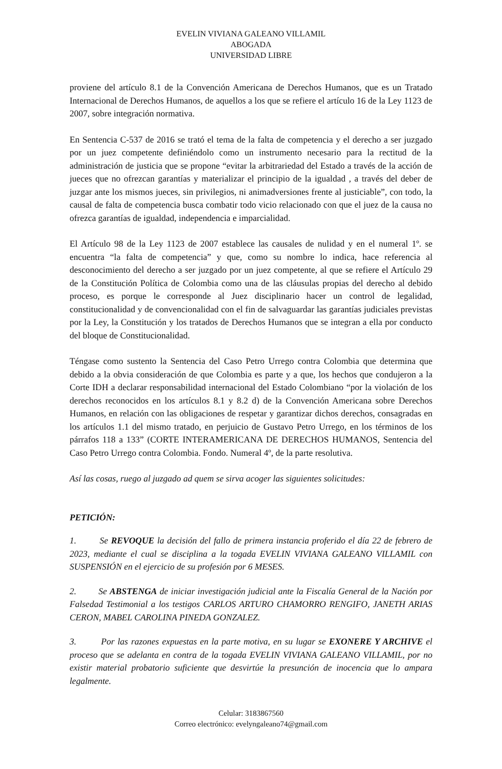EVELIN VIVIANA GALEANO VILLAMIL
ABOGADA
UNIVERSIDAD LIBRE
proviene del artículo 8.1 de la Convención Americana de Derechos Humanos, que es un Tratado Internacional de Derechos Humanos, de aquellos a los que se refiere el artículo 16 de la Ley 1123 de 2007, sobre integración normativa.
En Sentencia C-537 de 2016 se trató el tema de la falta de competencia y el derecho a ser juzgado por un juez competente definiéndolo como un instrumento necesario para la rectitud de la administración de justicia que se propone “evitar la arbitrariedad del Estado a través de la acción de jueces que no ofrezcan garantías y materializar el principio de la igualdad , a través del deber de juzgar ante los mismos jueces, sin privilegios, ni animadversiones frente al justiciable”, con todo, la causal de falta de competencia busca combatir todo vicio relacionado con que el juez de la causa no ofrezca garantías de igualdad, independencia e imparcialidad.
El Artículo 98 de la Ley 1123 de 2007 establece las causales de nulidad y en el numeral 1º. se encuentra “la falta de competencia” y que, como su nombre lo indica, hace referencia al desconocimiento del derecho a ser juzgado por un juez competente, al que se refiere el Artículo 29 de la Constitución Política de Colombia como una de las cláusulas propias del derecho al debido proceso, es porque le corresponde al Juez disciplinario hacer un control de legalidad, constitucionalidad y de convencionalidad con el fin de salvaguardar las garantías judiciales previstas por la Ley, la Constitución y los tratados de Derechos Humanos que se integran a ella por conducto del bloque de Constitucionalidad.
Téngase como sustento la Sentencia del Caso Petro Urrego contra Colombia que determina que debido a la obvia consideración de que Colombia es parte y a que, los hechos que condujeron a la Corte IDH a declarar responsabilidad internacional del Estado Colombiano “por la violación de los derechos reconocidos en los artículos 8.1 y 8.2 d) de la Convención Americana sobre Derechos Humanos, en relación con las obligaciones de respetar y garantizar dichos derechos, consagradas en los artículos 1.1 del mismo tratado, en perjuicio de Gustavo Petro Urrego, en los términos de los párrafos 118 a 133” (CORTE INTERAMERICANA DE DERECHOS HUMANOS, Sentencia del Caso Petro Urrego contra Colombia. Fondo. Numeral 4º, de la parte resolutiva.
Así las cosas, ruego al juzgado ad quem se sirva acoger las siguientes solicitudes:
PETICIÓN:
1. Se REVOQUE la decisión del fallo de primera instancia proferido el día 22 de febrero de 2023, mediante el cual se disciplina a la togada EVELIN VIVIANA GALEANO VILLAMIL con SUSPENSIÓN en el ejercicio de su profesión por 6 MESES.
2. Se ABSTENGA de iniciar investigación judicial ante la Fiscalía General de la Nación por Falsedad Testimonial a los testigos CARLOS ARTURO CHAMORRO RENGIFO, JANETH ARIAS CERON, MABEL CAROLINA PINEDA GONZALEZ.
3. Por las razones expuestas en la parte motiva, en su lugar se EXONERE Y ARCHIVE el proceso que se adelanta en contra de la togada EVELIN VIVIANA GALEANO VILLAMIL, por no existir material probatorio suficiente que desvirtúe la presunción de inocencia que lo ampara legalmente.
Celular: 3183867560
Correo electrónico: evelyngaleano74@gmail.com